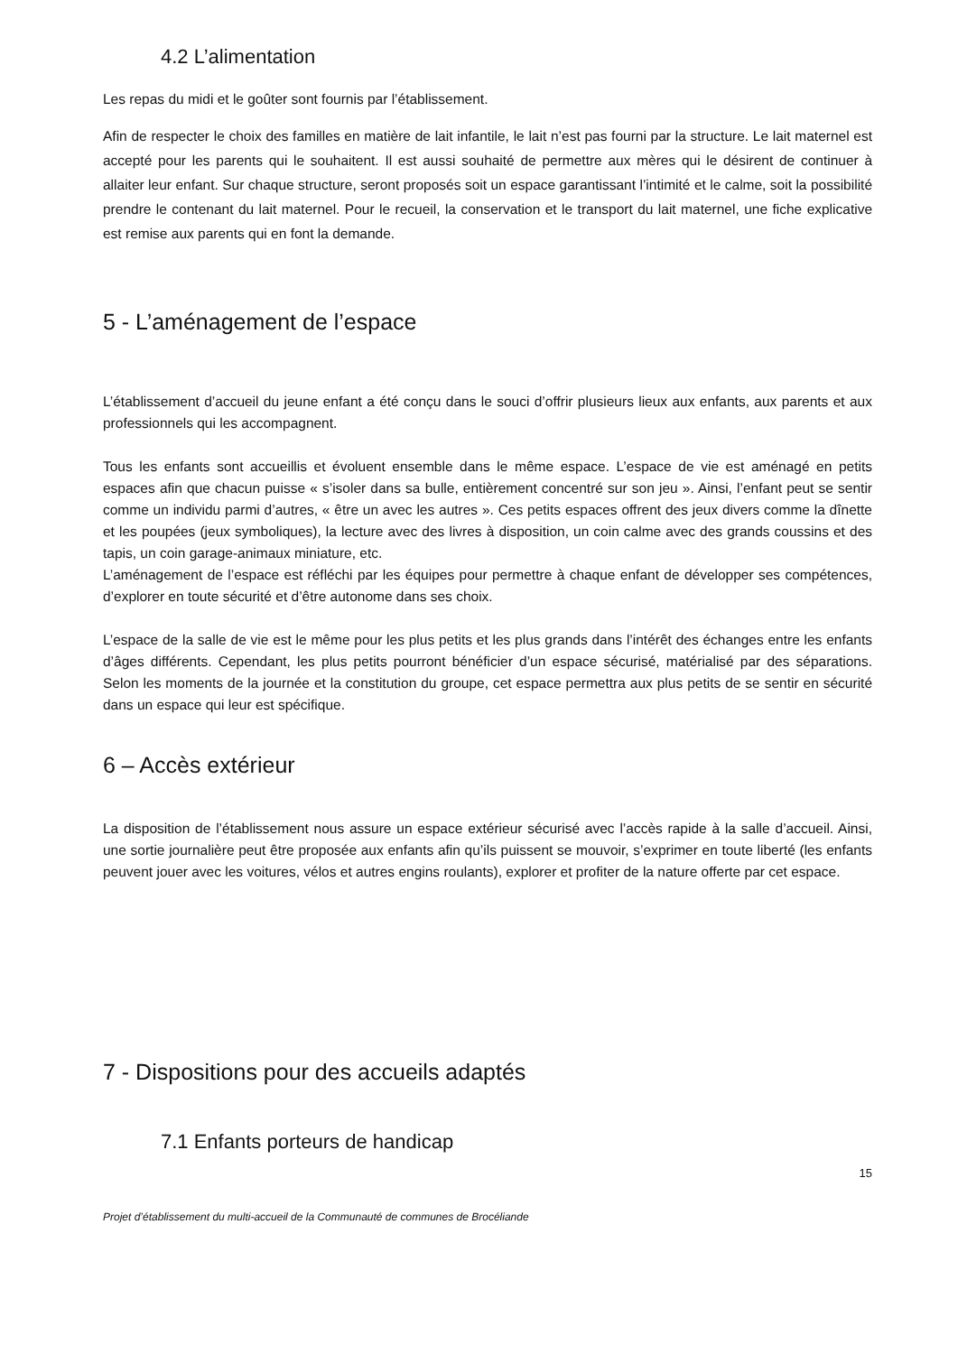4.2 L’alimentation
Les repas du midi et le goûter sont fournis par l’établissement.
Afin de respecter le choix des familles en matière de lait infantile, le lait n’est pas fourni par la structure. Le lait maternel est accepté pour les parents qui le souhaitent. Il est aussi souhaité de permettre aux mères qui le désirent de continuer à allaiter leur enfant. Sur chaque structure, seront proposés soit un espace garantissant l’intimité et le calme, soit la possibilité prendre le contenant du lait maternel. Pour le recueil, la conservation et le transport du lait maternel, une fiche explicative est remise aux parents qui en font la demande.
5 - L’aménagement de l’espace
L’établissement d’accueil du jeune enfant a été conçu dans le souci d’offrir plusieurs lieux aux enfants, aux parents et aux professionnels qui les accompagnent.
Tous les enfants sont accueillis et évoluent ensemble dans le même espace. L’espace de vie est aménagé en petits espaces afin que chacun puisse « s’isoler dans sa bulle, entièrement concentré sur son jeu ». Ainsi, l’enfant peut se sentir comme un individu parmi d’autres, « être un avec les autres ». Ces petits espaces offrent des jeux divers comme la dînette et les poupées (jeux symboliques), la lecture avec des livres à disposition, un coin calme avec des grands coussins et des tapis, un coin garage-animaux miniature, etc.
L’aménagement de l’espace est réfléchi par les équipes pour permettre à chaque enfant de développer ses compétences, d’explorer en toute sécurité et d’être autonome dans ses choix.
L’espace de la salle de vie est le même pour les plus petits et les plus grands dans l’intérêt des échanges entre les enfants d’âges différents. Cependant, les plus petits pourront bénéficier d’un espace sécurisé, matérialisé par des séparations. Selon les moments de la journée et la constitution du groupe, cet espace permettra aux plus petits de se sentir en sécurité dans un espace qui leur est spécifique.
6 – Accès extérieur
La disposition de l’établissement nous assure un espace extérieur sécurisé avec l’accès rapide à la salle d’accueil. Ainsi, une sortie journalière peut être proposée aux enfants afin qu’ils puissent se mouvoir, s’exprimer en toute liberté (les enfants peuvent jouer avec les voitures, vélos et autres engins roulants), explorer et profiter de la nature offerte par cet espace.
7 - Dispositions pour des accueils adaptés
7.1 Enfants porteurs de handicap
15
Projet d’établissement du multi-accueil de la Communauté de communes de Brocéliande